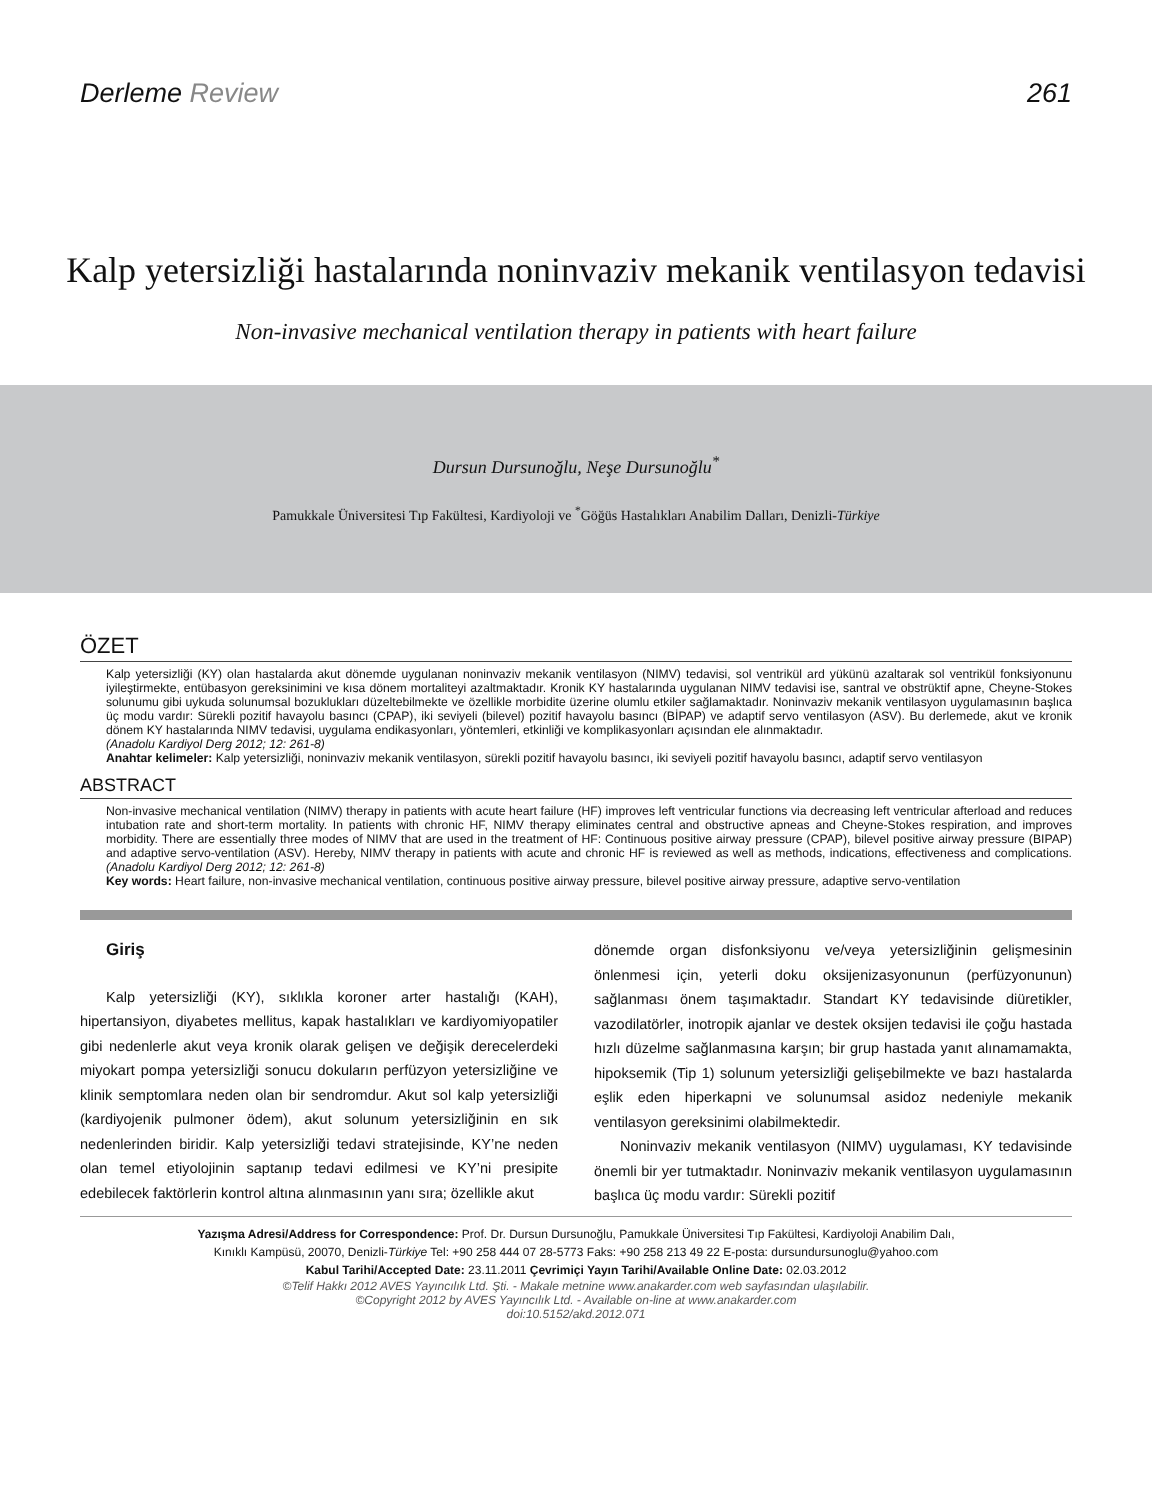Derleme Review 261
Kalp yetersizliği hastalarında noninvaziv mekanik ventilasyon tedavisi
Non-invasive mechanical ventilation therapy in patients with heart failure
Dursun Dursunoğlu, Neşe Dursunoğlu<sup>*</sup>
Pamukkale Üniversitesi Tıp Fakültesi, Kardiyoloji ve <sup>*</sup>Göğüs Hastalıkları Anabilim Dalları, Denizli-Türkiye
ÖZET
Kalp yetersizliği (KY) olan hastalarda akut dönemde uygulanan noninvaziv mekanik ventilasyon (NIMV) tedavisi, sol ventrikül ard yükünü azaltarak sol ventrikül fonksiyonunu iyileştirmekte, entübasyon gereksinimini ve kısa dönem mortaliteyi azaltmaktadır. Kronik KY hastalarında uygulanan NIMV tedavisi ise, santral ve obstrüktif apne, Cheyne-Stokes solunumu gibi uykuda solunumsal bozuklukları düzeltebilmekte ve özellikle morbidite üzerine olumlu etkiler sağlamaktadır. Noninvaziv mekanik ventilasyon uygulamasının başlıca üç modu vardır: Sürekli pozitif havayolu basıncı (CPAP), iki seviyeli (bilevel) pozitif havayolu basıncı (BİPAP) ve adaptif servo ventilasyon (ASV). Bu derlemede, akut ve kronik dönem KY hastalarında NIMV tedavisi, uygulama endikasyonları, yöntemleri, etkinliği ve komplikasyonları açısından ele alınmaktadır.
(Anadolu Kardiyol Derg 2012; 12: 261-8)
Anahtar kelimeler: Kalp yetersizliği, noninvaziv mekanik ventilasyon, sürekli pozitif havayolu basıncı, iki seviyeli pozitif havayolu basıncı, adaptif servo ventilasyon
ABSTRACT
Non-invasive mechanical ventilation (NIMV) therapy in patients with acute heart failure (HF) improves left ventricular functions via decreasing left ventricular afterload and reduces intubation rate and short-term mortality. In patients with chronic HF, NIMV therapy eliminates central and obstructive apneas and Cheyne-Stokes respiration, and improves morbidity. There are essentially three modes of NIMV that are used in the treatment of HF: Continuous positive airway pressure (CPAP), bilevel positive airway pressure (BIPAP) and adaptive servo-ventilation (ASV). Hereby, NIMV therapy in patients with acute and chronic HF is reviewed as well as methods, indications, effectiveness and complications. (Anadolu Kardiyol Derg 2012; 12: 261-8)
Key words: Heart failure, non-invasive mechanical ventilation, continuous positive airway pressure, bilevel positive airway pressure, adaptive servo-ventilation
Giriş
Kalp yetersizliği (KY), sıklıkla koroner arter hastalığı (KAH), hipertansiyon, diyabetes mellitus, kapak hastalıkları ve kardiyomiyopatiler gibi nedenlerle akut veya kronik olarak gelişen ve değişik derecelerdeki miyokart pompa yetersizliği sonucu dokuların perfüzyon yetersizliğine ve klinik semptomlara neden olan bir sendromdur. Akut sol kalp yetersizliği (kardiyojenik pulmoner ödem), akut solunum yetersizliğinin en sık nedenlerinden biridir. Kalp yetersizliği tedavi stratejisinde, KY’ne neden olan temel etiyolojinin saptanıp tedavi edilmesi ve KY’ni presipite edebilecek faktörlerin kontrol altına alınmasının yanı sıra; özellikle akut
dönemde organ disfonksiyonu ve/veya yetersizliğinin gelişmesinin önlenmesi için, yeterli doku oksijenizasyonunun (perfüzyonunun) sağlanması önem taşımaktadır. Standart KY tedavisinde diüretikler, vazodilatörler, inotropik ajanlar ve destek oksijen tedavisi ile çoğu hastada hızlı düzelme sağlanmasına karşın; bir grup hastada yanıt alınamamakta, hipoksemik (Tip 1) solunum yetersizliği gelişebilmekte ve bazı hastalarda eşlik eden hiperkapni ve solunumsal asidoz nedeniyle mekanik ventilasyon gereksinimi olabilmektedir.
Noninvaziv mekanik ventilasyon (NIMV) uygulaması, KY tedavisinde önemli bir yer tutmaktadır. Noninvaziv mekanik ventilasyon uygulamasının başlıca üç modu vardır: Sürekli pozitif
Yazışma Adresi/Address for Correspondence: Prof. Dr. Dursun Dursunoğlu, Pamukkale Üniversitesi Tıp Fakültesi, Kardiyoloji Anabilim Dalı,
Kınıklı Kampüsü, 20070, Denizli-Türkiye Tel: +90 258 444 07 28-5773 Faks: +90 258 213 49 22 E-posta: dursundursunoglu@yahoo.com
Kabul Tarihi/Accepted Date: 23.11.2011 Çevrimiçi Yayın Tarihi/Available Online Date: 02.03.2012
©Telif Hakkı 2012 AVES Yayıncılık Ltd. Şti. - Makale metnine www.anakarder.com web sayfasından ulaşılabilir.
©Copyright 2012 by AVES Yayıncılık Ltd. - Available on-line at www.anakarder.com
doi:10.5152/akd.2012.071